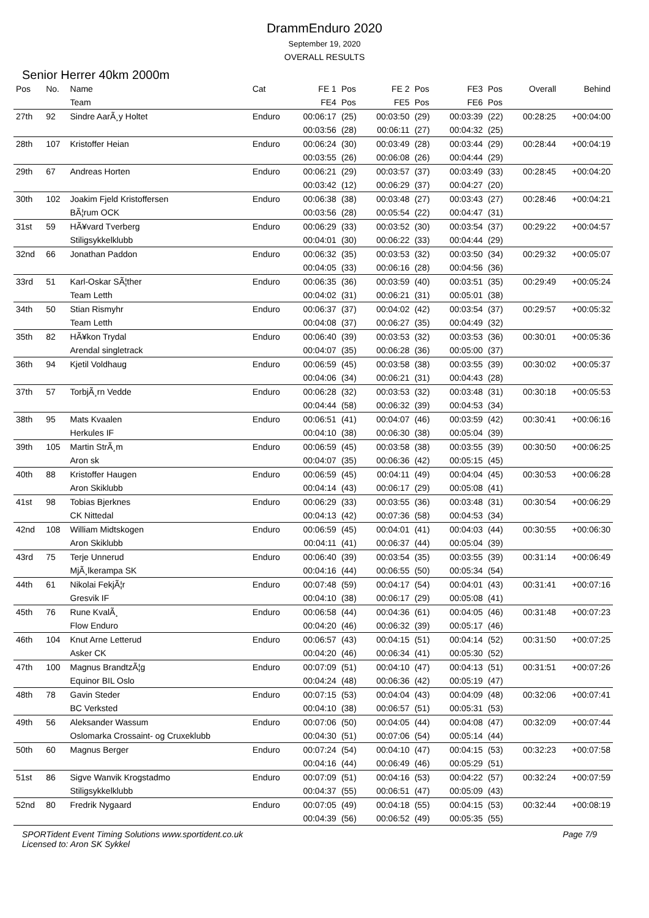DrammEnduro 2020
September 19, 2020
OVERALL RESULTS
Senior Herrer 40km 2000m
| Pos | No. | Name | Cat | FE 1 | Pos | FE 2 | Pos | FE3 | Pos | Overall | Behind |
| --- | --- | --- | --- | --- | --- | --- | --- | --- | --- | --- | --- |
| | | Team | | FE4 | Pos | FE5 | Pos | FE6 | Pos | | |
| 27th | 92 | Sindre AarÃ¸y Holtet | Enduro | 00:06:17 | (25) | 00:03:50 | (29) | 00:03:39 | (22) | 00:28:25 | +00:04:00 |
| | | | | 00:03:56 | (28) | 00:06:11 | (27) | 00:04:32 | (25) | | |
| 28th | 107 | Kristoffer Heian | Enduro | 00:06:24 | (30) | 00:03:49 | (28) | 00:03:44 | (29) | 00:28:44 | +00:04:19 |
| | | | | 00:03:55 | (26) | 00:06:08 | (26) | 00:04:44 | (29) | | |
| 29th | 67 | Andreas Horten | Enduro | 00:06:21 | (29) | 00:03:57 | (37) | 00:03:49 | (33) | 00:28:45 | +00:04:20 |
| | | | | 00:03:42 | (12) | 00:06:29 | (37) | 00:04:27 | (20) | | |
| 30th | 102 | Joakim Fjeld Kristoffersen | Enduro | 00:06:38 | (38) | 00:03:48 | (27) | 00:03:43 | (27) | 00:28:46 | +00:04:21 |
| | | BÃ¦rum OCK | | 00:03:56 | (28) | 00:05:54 | (22) | 00:04:47 | (31) | | |
| 31st | 59 | HÃ¥vard Tverberg | Enduro | 00:06:29 | (33) | 00:03:52 | (30) | 00:03:54 | (37) | 00:29:22 | +00:04:57 |
| | | Stiligsykkelklubb | | 00:04:01 | (30) | 00:06:22 | (33) | 00:04:44 | (29) | | |
| 32nd | 66 | Jonathan Paddon | Enduro | 00:06:32 | (35) | 00:03:53 | (32) | 00:03:50 | (34) | 00:29:32 | +00:05:07 |
| | | | | 00:04:05 | (33) | 00:06:16 | (28) | 00:04:56 | (36) | | |
| 33rd | 51 | Karl-Oskar SÃ¦ther | Enduro | 00:06:35 | (36) | 00:03:59 | (40) | 00:03:51 | (35) | 00:29:49 | +00:05:24 |
| | | Team Letth | | 00:04:02 | (31) | 00:06:21 | (31) | 00:05:01 | (38) | | |
| 34th | 50 | Stian Rismyhr | Enduro | 00:06:37 | (37) | 00:04:02 | (42) | 00:03:54 | (37) | 00:29:57 | +00:05:32 |
| | | Team Letth | | 00:04:08 | (37) | 00:06:27 | (35) | 00:04:49 | (32) | | |
| 35th | 82 | HÃ¥kon Trydal | Enduro | 00:06:40 | (39) | 00:03:53 | (32) | 00:03:53 | (36) | 00:30:01 | +00:05:36 |
| | | Arendal singletrack | | 00:04:07 | (35) | 00:06:28 | (36) | 00:05:00 | (37) | | |
| 36th | 94 | Kjetil Voldhaug | Enduro | 00:06:59 | (45) | 00:03:58 | (38) | 00:03:55 | (39) | 00:30:02 | +00:05:37 |
| | | | | 00:04:06 | (34) | 00:06:21 | (31) | 00:04:43 | (28) | | |
| 37th | 57 | TorbjÃ¸rn Vedde | Enduro | 00:06:28 | (32) | 00:03:53 | (32) | 00:03:48 | (31) | 00:30:18 | +00:05:53 |
| | | | | 00:04:44 | (58) | 00:06:32 | (39) | 00:04:53 | (34) | | |
| 38th | 95 | Mats Kvaalen | Enduro | 00:06:51 | (41) | 00:04:07 | (46) | 00:03:59 | (42) | 00:30:41 | +00:06:16 |
| | | Herkules IF | | 00:04:10 | (38) | 00:06:30 | (38) | 00:05:04 | (39) | | |
| 39th | 105 | Martin StrÃ¸m | Enduro | 00:06:59 | (45) | 00:03:58 | (38) | 00:03:55 | (39) | 00:30:50 | +00:06:25 |
| | | Aron sk | | 00:04:07 | (35) | 00:06:36 | (42) | 00:05:15 | (45) | | |
| 40th | 88 | Kristoffer Haugen | Enduro | 00:06:59 | (45) | 00:04:11 | (49) | 00:04:04 | (45) | 00:30:53 | +00:06:28 |
| | | Aron Skiklubb | | 00:04:14 | (43) | 00:06:17 | (29) | 00:05:08 | (41) | | |
| 41st | 98 | Tobias Bjerknes | Enduro | 00:06:29 | (33) | 00:03:55 | (36) | 00:03:48 | (31) | 00:30:54 | +00:06:29 |
| | | CK Nittedal | | 00:04:13 | (42) | 00:07:36 | (58) | 00:04:53 | (34) | | |
| 42nd | 108 | William Midtskogen | Enduro | 00:06:59 | (45) | 00:04:01 | (41) | 00:04:03 | (44) | 00:30:55 | +00:06:30 |
| | | Aron Skiklubb | | 00:04:11 | (41) | 00:06:37 | (44) | 00:05:04 | (39) | | |
| 43rd | 75 | Terje Unnerud | Enduro | 00:06:40 | (39) | 00:03:54 | (35) | 00:03:55 | (39) | 00:31:14 | +00:06:49 |
| | | MjÃ¸lkerampa SK | | 00:04:16 | (44) | 00:06:55 | (50) | 00:05:34 | (54) | | |
| 44th | 61 | Nikolai FekjÃ¦r | Enduro | 00:07:48 | (59) | 00:04:17 | (54) | 00:04:01 | (43) | 00:31:41 | +00:07:16 |
| | | Gresvik IF | | 00:04:10 | (38) | 00:06:17 | (29) | 00:05:08 | (41) | | |
| 45th | 76 | Rune KvalÃ¸ | Enduro | 00:06:58 | (44) | 00:04:36 | (61) | 00:04:05 | (46) | 00:31:48 | +00:07:23 |
| | | Flow Enduro | | 00:04:20 | (46) | 00:06:32 | (39) | 00:05:17 | (46) | | |
| 46th | 104 | Knut Arne Letterud | Enduro | 00:06:57 | (43) | 00:04:15 | (51) | 00:04:14 | (52) | 00:31:50 | +00:07:25 |
| | | Asker CK | | 00:04:20 | (46) | 00:06:34 | (41) | 00:05:30 | (52) | | |
| 47th | 100 | Magnus BrandtzÃ¦g | Enduro | 00:07:09 | (51) | 00:04:10 | (47) | 00:04:13 | (51) | 00:31:51 | +00:07:26 |
| | | Equinor BIL Oslo | | 00:04:24 | (48) | 00:06:36 | (42) | 00:05:19 | (47) | | |
| 48th | 78 | Gavin Steder | Enduro | 00:07:15 | (53) | 00:04:04 | (43) | 00:04:09 | (48) | 00:32:06 | +00:07:41 |
| | | BC Verksted | | 00:04:10 | (38) | 00:06:57 | (51) | 00:05:31 | (53) | | |
| 49th | 56 | Aleksander Wassum | Enduro | 00:07:06 | (50) | 00:04:05 | (44) | 00:04:08 | (47) | 00:32:09 | +00:07:44 |
| | | Oslomarka Crossaint- og Cruxeklubb | | 00:04:30 | (51) | 00:07:06 | (54) | 00:05:14 | (44) | | |
| 50th | 60 | Magnus Berger | Enduro | 00:07:24 | (54) | 00:04:10 | (47) | 00:04:15 | (53) | 00:32:23 | +00:07:58 |
| | | | | 00:04:16 | (44) | 00:06:49 | (46) | 00:05:29 | (51) | | |
| 51st | 86 | Sigve Wanvik Krogstadmo | Enduro | 00:07:09 | (51) | 00:04:16 | (53) | 00:04:22 | (57) | 00:32:24 | +00:07:59 |
| | | Stiligsykkelklubb | | 00:04:37 | (55) | 00:06:51 | (47) | 00:05:09 | (43) | | |
| 52nd | 80 | Fredrik Nygaard | Enduro | 00:07:05 | (49) | 00:04:18 | (55) | 00:04:15 | (53) | 00:32:44 | +00:08:19 |
| | | | | 00:04:39 | (56) | 00:06:52 | (49) | 00:05:35 | (55) | | |
SPORTident Event Timing Solutions www.sportident.co.uk
Licensed to: Aron SK Sykkel
Page 7/9